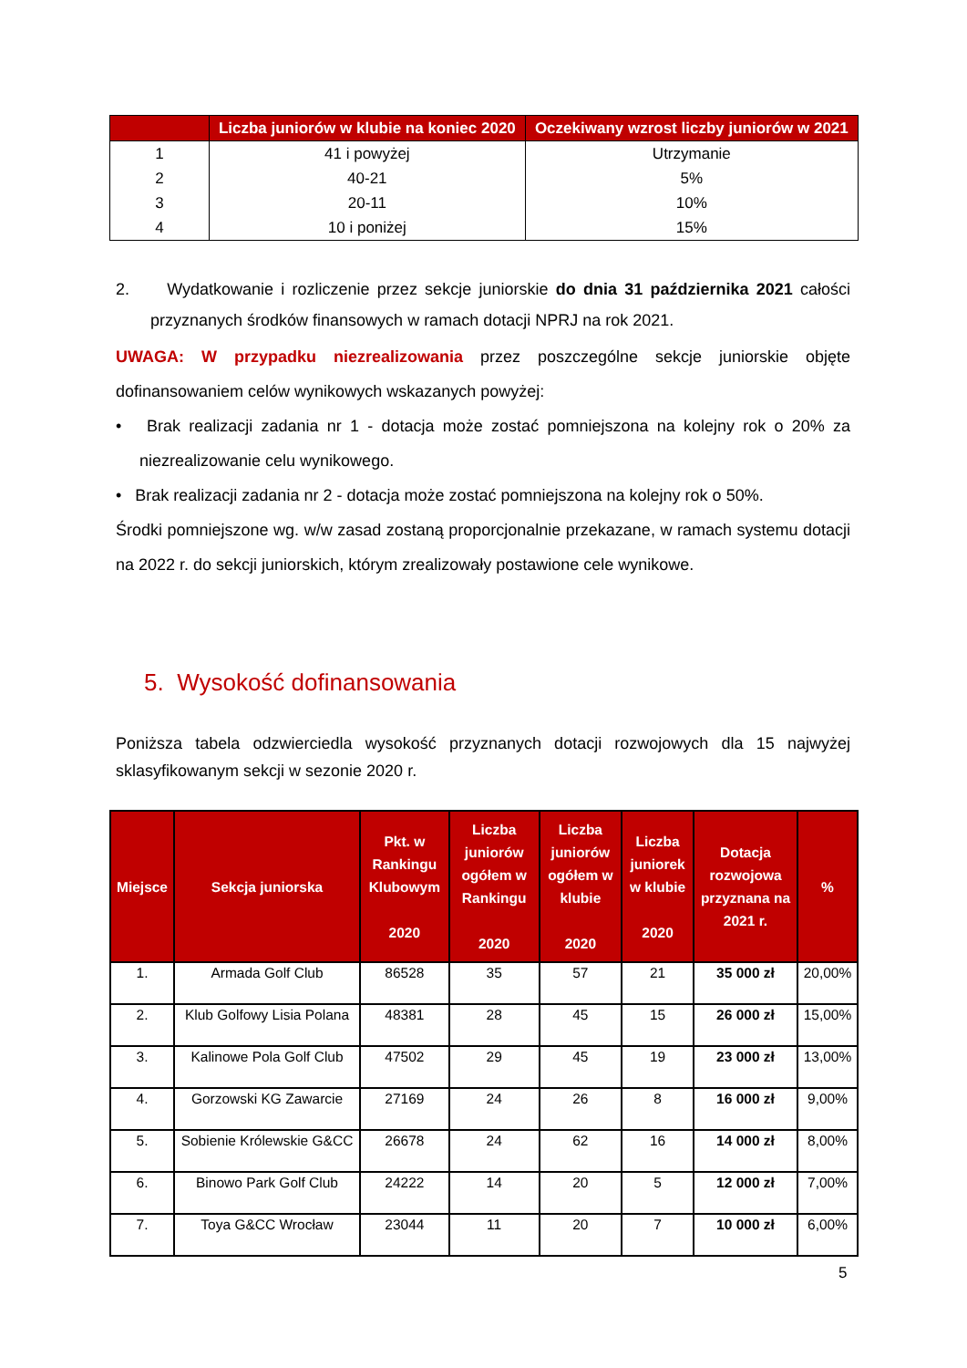| | Liczba juniorów w klubie na koniec 2020 | Oczekiwany wzrost liczby juniorów w 2021 |
| --- | --- | --- |
| 1 | 41 i powyżej | Utrzymanie |
| 2 | 40-21 | 5% |
| 3 | 20-11 | 10% |
| 4 | 10 i poniżej | 15% |
2. Wydatkowanie i rozliczenie przez sekcje juniorskie do dnia 31 października 2021 całości przyznanych środków finansowych w ramach dotacji NPRJ na rok 2021.
UWAGA: W przypadku niezrealizowania przez poszczególne sekcje juniorskie objęte dofinansowaniem celów wynikowych wskazanych powyżej:
• Brak realizacji zadania nr 1 - dotacja może zostać pomniejszona na kolejny rok o 20% za niezrealizowanie celu wynikowego.
• Brak realizacji zadania nr 2 - dotacja może zostać pomniejszona na kolejny rok o 50%.
Środki pomniejszone wg. w/w zasad zostaną proporcjonalnie przekazane, w ramach systemu dotacji na 2022 r. do sekcji juniorskich, którym zrealizowały postawione cele wynikowe.
5. Wysokość dofinansowania
Poniższa tabela odzwierciedla wysokość przyznanych dotacji rozwojowych dla 15 najwyżej sklasyfikowanym sekcji w sezonie 2020 r.
| Miejsce | Sekcja juniorska | Pkt. w Rankingu Klubowym 2020 | Liczba juniorów ogółem w Rankingu 2020 | Liczba juniorów ogółem w klubie 2020 | Liczba juniorek w klubie 2020 | Dotacja rozwojowa przyznana na 2021 r. | % |
| --- | --- | --- | --- | --- | --- | --- | --- |
| 1. | Armada Golf Club | 86528 | 35 | 57 | 21 | 35 000 zł | 20,00% |
| 2. | Klub Golfowy Lisia Polana | 48381 | 28 | 45 | 15 | 26 000 zł | 15,00% |
| 3. | Kalinowe Pola Golf Club | 47502 | 29 | 45 | 19 | 23 000 zł | 13,00% |
| 4. | Gorzowski KG Zawarcie | 27169 | 24 | 26 | 8 | 16 000 zł | 9,00% |
| 5. | Sobienie Królewskie G&CC | 26678 | 24 | 62 | 16 | 14 000 zł | 8,00% |
| 6. | Binowo Park Golf Club | 24222 | 14 | 20 | 5 | 12 000 zł | 7,00% |
| 7. | Toya G&CC Wrocław | 23044 | 11 | 20 | 7 | 10 000 zł | 6,00% |
5